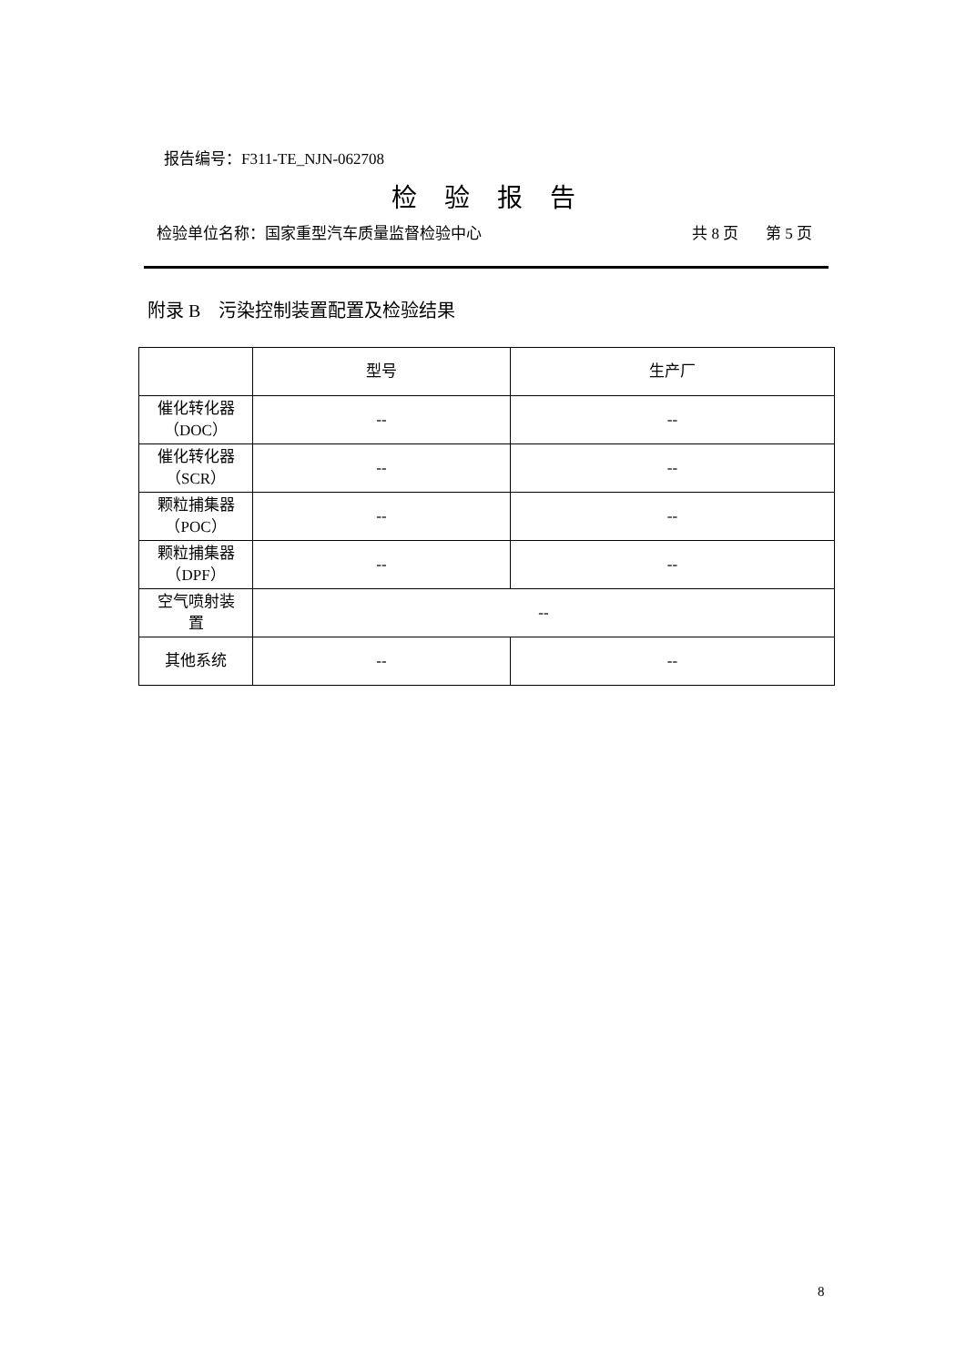报告编号：F311-TE_NJN-062708
检验报告
检验单位名称：国家重型汽车质量监督检验中心 共 8 页 第 5 页
附录 B　污染控制装置配置及检验结果
| | 型号 | 生产厂 |
| --- | --- | --- |
| 催化转化器 （DOC） | -- | -- |
| 催化转化器 （SCR） | -- | -- |
| 颗粒捕集器 （POC） | -- | -- |
| 颗粒捕集器 （DPF） | -- | -- |
| 空气喷射装 置 | -- | |
| 其他系统 | -- | -- |
8